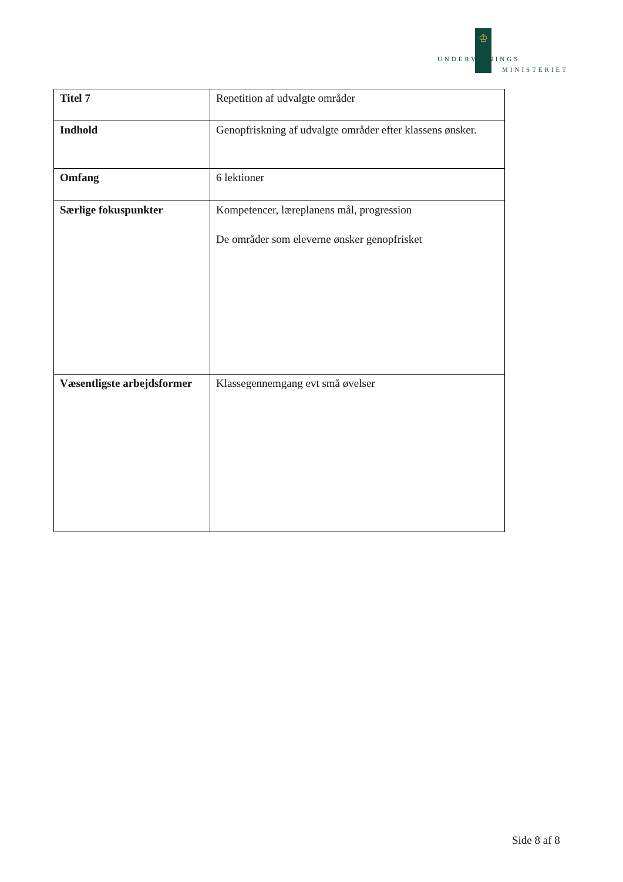♔
UNDERVISNINGS
MINISTERIET
| Titel 7 | Repetition af udvalgte områder |
| Indhold | Genopfriskning af udvalgte områder efter klassens ønsker. |
| Omfang | 6 lektioner |
| Særlige fokuspunkter | Kompetencer, læreplanens mål, progression De områder som eleverne ønsker genopfrisket |
| Væsentligste arbejdsformer | Klassegennemgang evt små øvelser |
Side 8 af 8